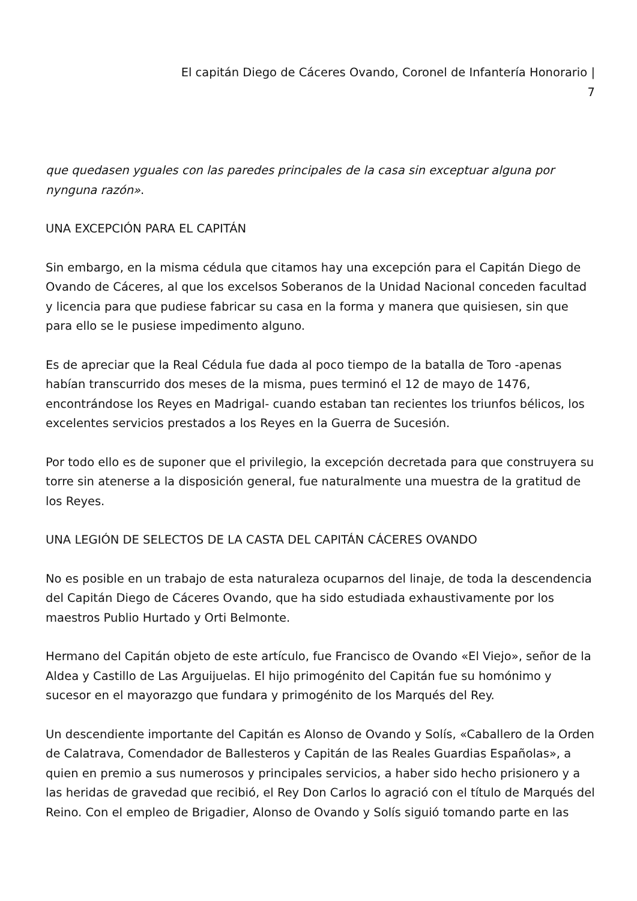El capitán Diego de Cáceres Ovando, Coronel de Infantería Honorario |
7
que quedasen yguales con las paredes principales de la casa sin exceptuar alguna por nynguna razón».
UNA EXCEPCIÓN PARA EL CAPITÁN
Sin embargo, en la misma cédula que citamos hay una excepción para el Capitán Diego de Ovando de Cáceres, al que los excelsos Soberanos de la Unidad Nacional conceden facultad y licencia para que pudiese fabricar su casa en la forma y manera que quisiesen, sin que para ello se le pusiese impedimento alguno.
Es de apreciar que la Real Cédula fue dada al poco tiempo de la batalla de Toro -apenas habían transcurrido dos meses de la misma, pues terminó el 12 de mayo de 1476, encontrándose los Reyes en Madrigal- cuando estaban tan recientes los triunfos bélicos, los excelentes servicios prestados a los Reyes en la Guerra de Sucesión.
Por todo ello es de suponer que el privilegio, la excepción decretada para que construyera su torre sin atenerse a la disposición general, fue naturalmente una muestra de la gratitud de los Reyes.
UNA LEGIÓN DE SELECTOS DE LA CASTA DEL CAPITÁN CÁCERES OVANDO
No es posible en un trabajo de esta naturaleza ocuparnos del linaje, de toda la descendencia del Capitán Diego de Cáceres Ovando, que ha sido estudiada exhaustivamente por los maestros Publio Hurtado y Orti Belmonte.
Hermano del Capitán objeto de este artículo, fue Francisco de Ovando «El Viejo», señor de la Aldea y Castillo de Las Arguijuelas. El hijo primogénito del Capitán fue su homónimo y sucesor en el mayorazgo que fundara y primogénito de los Marqués del Rey.
Un descendiente importante del Capitán es Alonso de Ovando y Solís, «Caballero de la Orden de Calatrava, Comendador de Ballesteros y Capitán de las Reales Guardias Españolas», a quien en premio a sus numerosos y principales servicios, a haber sido hecho prisionero y a las heridas de gravedad que recibió, el Rey Don Carlos lo agració con el título de Marqués del Reino. Con el empleo de Brigadier, Alonso de Ovando y Solís siguió tomando parte en las